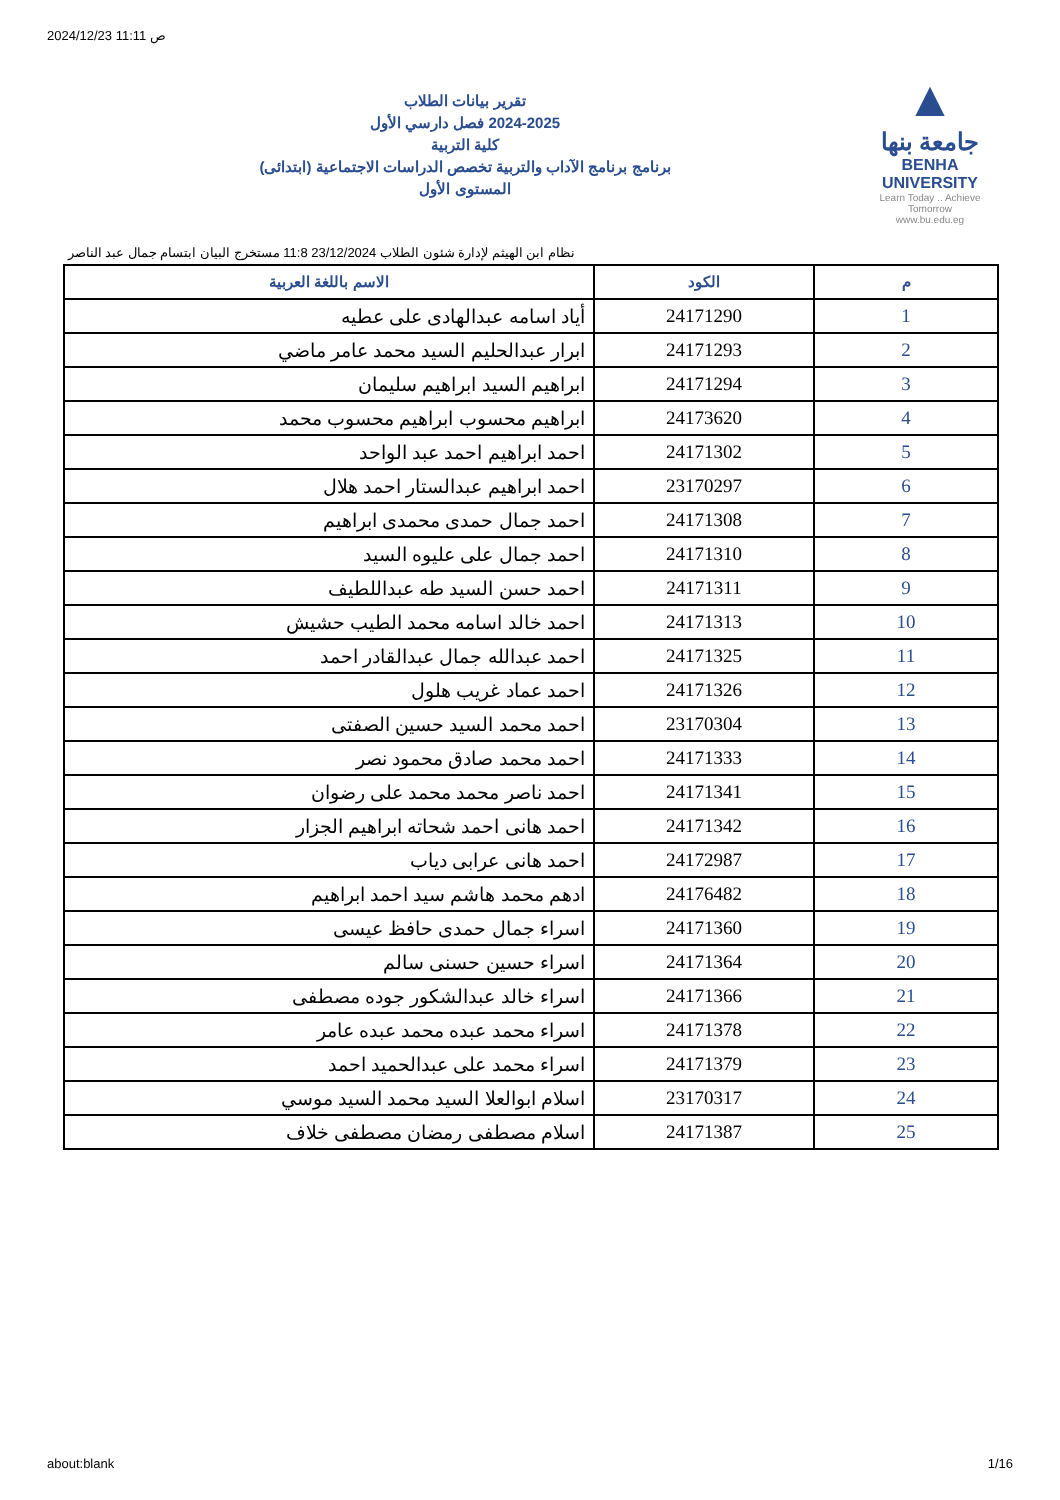2024/12/23 11:11 ص
تقرير بيانات الطلاب
2024-2025 فصل دارسي الأول
كلية التربية
برنامج برنامج الآداب والتربية تخصص الدراسات الاجتماعية (ابتدائى)
المستوى الأول
▲
جامعة بنها
BENHA UNIVERSITY
Learn Today .. Achieve Tomorrow
www.bu.edu.eg
نظام ابن الهيثم لإدارة شئون الطلاب 23/12/2024 11:8 مستخرج البيان ابتسام جمال عبد الناصر
| م | الكود | الاسم باللغة العربية |
| --- | --- | --- |
| 1 | 24171290 | أياد اسامه عبدالهادى على عطيه |
| 2 | 24171293 | ابرار عبدالحليم السيد محمد عامر ماضي |
| 3 | 24171294 | ابراهيم السيد ابراهيم سليمان |
| 4 | 24173620 | ابراهيم محسوب ابراهيم محسوب محمد |
| 5 | 24171302 | احمد ابراهيم احمد عبد الواحد |
| 6 | 23170297 | احمد ابراهيم عبدالستار احمد هلال |
| 7 | 24171308 | احمد جمال حمدى محمدى ابراهيم |
| 8 | 24171310 | احمد جمال على عليوه السيد |
| 9 | 24171311 | احمد حسن السيد طه عبداللطيف |
| 10 | 24171313 | احمد خالد اسامه محمد الطيب حشيش |
| 11 | 24171325 | احمد عبدالله جمال عبدالقادر احمد |
| 12 | 24171326 | احمد عماد غريب هلول |
| 13 | 23170304 | احمد محمد السيد حسين الصفتى |
| 14 | 24171333 | احمد محمد صادق محمود نصر |
| 15 | 24171341 | احمد ناصر محمد محمد على رضوان |
| 16 | 24171342 | احمد هانى احمد شحاته ابراهيم الجزار |
| 17 | 24172987 | احمد هانى عرابى دياب |
| 18 | 24176482 | ادهم محمد هاشم سيد احمد ابراهيم |
| 19 | 24171360 | اسراء جمال حمدى حافظ عيسى |
| 20 | 24171364 | اسراء حسين حسنى سالم |
| 21 | 24171366 | اسراء خالد عبدالشكور جوده مصطفى |
| 22 | 24171378 | اسراء محمد عبده محمد عبده عامر |
| 23 | 24171379 | اسراء محمد على عبدالحميد احمد |
| 24 | 23170317 | اسلام ابوالعلا السيد محمد السيد موسي |
| 25 | 24171387 | اسلام مصطفى رمضان مصطفى خلاف |
about:blank 1/16